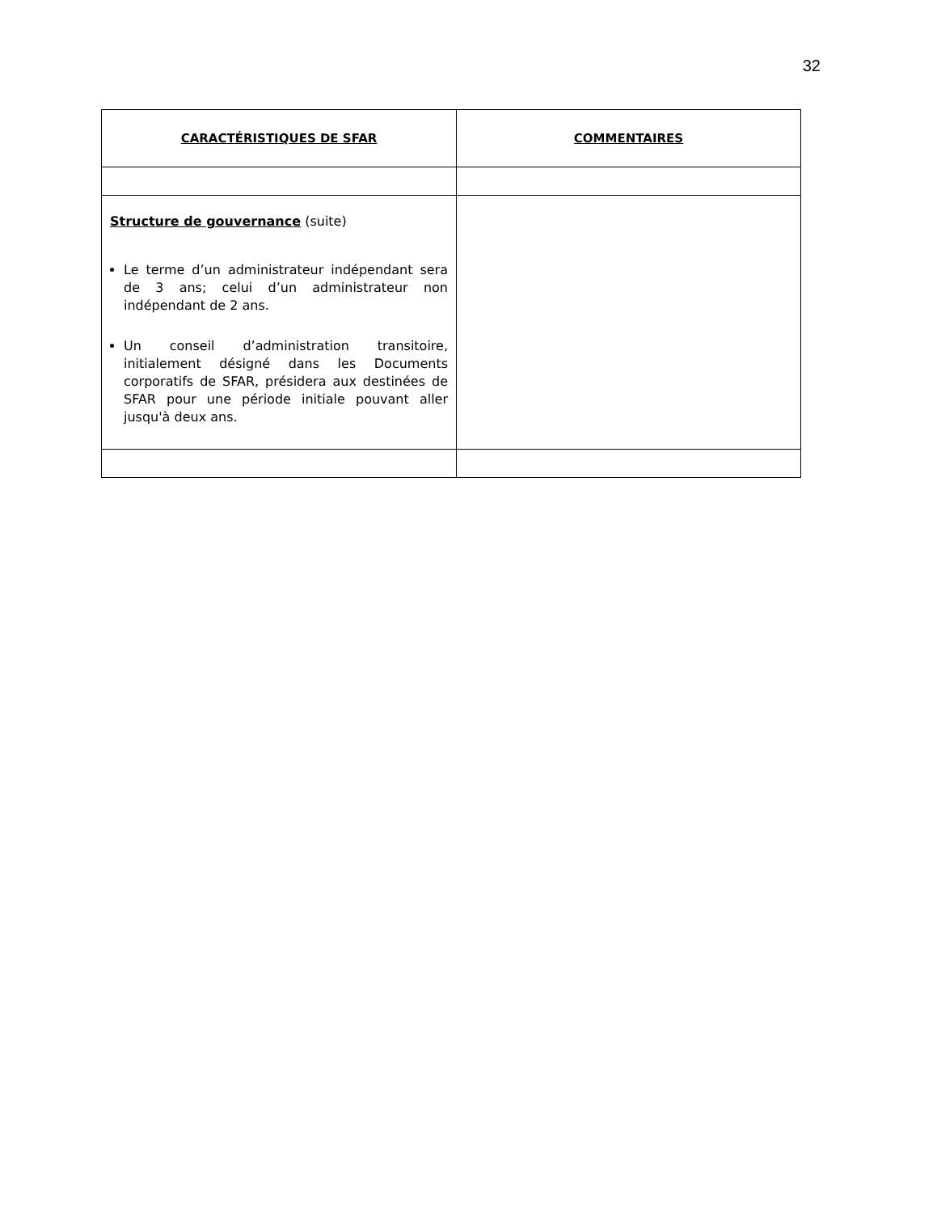32
| CARACTÉRISTIQUES DE SFAR | COMMENTAIRES |
| --- | --- |
| Structure de gouvernance (suite) Le terme d’un administrateur indépendant sera de 3 ans; celui d’un administrateur non indépendant de 2 ans. Un conseil d’administration transitoire, initialement désigné dans les Documents corporatifs de SFAR, présidera aux destinées de SFAR pour une période initiale pouvant aller jusqu'à deux ans. | |